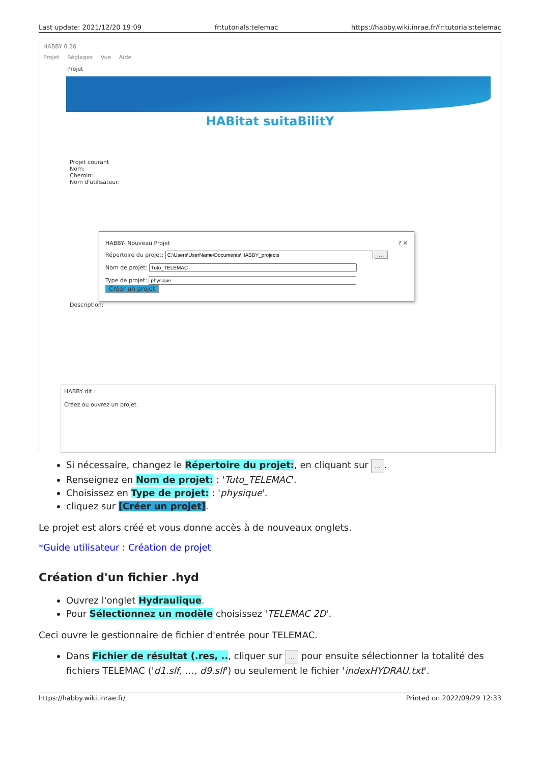Last update: 2021/12/20 19:09 fr:tutorials:telemac https://habby.wiki.inrae.fr/fr:tutorials:telemac
HABBY 0.26
Projet Réglages Vue Aide
Projet
HABitat suitaBilitY
Projet courant
Nom:
Chemin:
Nom d'utilisateur:
HABBY- Nouveau Projet ? ✕
Répertoire du projet: ...
Nom de projet:
Type de projet: Créer un projet
Description:
HABBY dit :
Créez ou ouvrez un projet.
Si nécessaire, changez le Répertoire du projet:, en cliquant sur ....
Renseignez en Nom de projet: : 'Tuto_TELEMAC'.
Choisissez en Type de projet: : 'physique'.
cliquez sur [Créer un projet].
Le projet est alors créé et vous donne accès à de nouveaux onglets.
*Guide utilisateur : Création de projet
Création d'un fichier .hyd
Ouvrez l'onglet Hydraulique.
Pour Sélectionnez un modèle choisissez 'TELEMAC 2D'.
Ceci ouvre le gestionnaire de fichier d'entrée pour TELEMAC.
Dans Fichier de résultat (.res, .., cliquer sur ... pour ensuite sélectionner la totalité des fichiers TELEMAC ('d1.slf, …, d9.slf') ou seulement le fichier 'indexHYDRAU.txt'.
https://habby.wiki.inrae.fr/ Printed on 2022/09/29 12:33